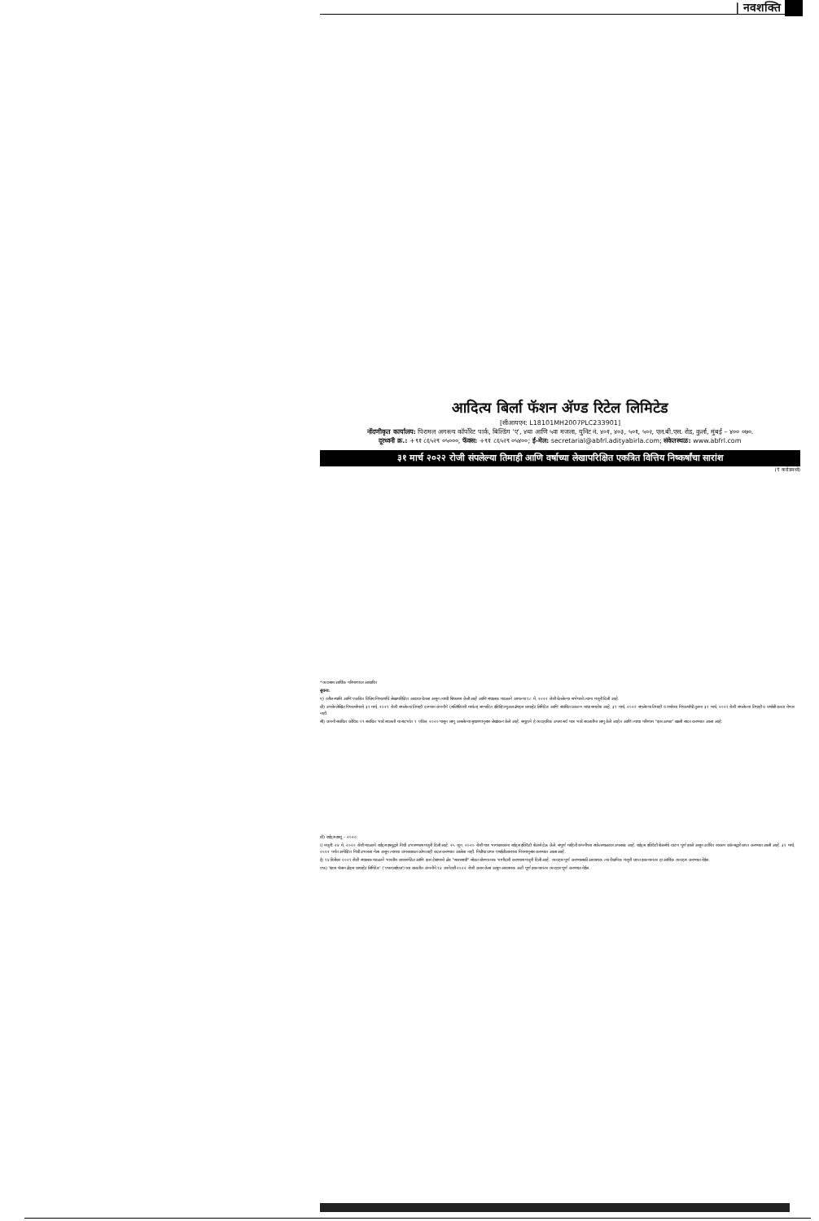| नवशक्ति
आदित्य बिर्ला फॅशन ॲण्ड रिटेल लिमिटेड
[सीआयएन: L18101MH2007PLC233901]
नोंदणीकृत कार्यालय: पिरामल अगस्त्य कॉर्पोरेट पार्क, बिल्डिंग 'ए', ४था आणि ५वा मजला, युनिट नं. ४०१, ४०३, ५०१, ५०२, एल.बी.एस. रोड, कुर्ला, मुंबई – ४०० ०७०.
दूरध्वनी क्र.: +९१ ८६५२९ ०५०००, फॅक्स: +९१ ८६५२९ ०५४००; ई-मेल: secretarial@abfrl.adityabirla.com; संकेतस्थळ: www.abfrl.com
३१ मार्च २०२२ रोजी संपलेल्या तिमाही आणि वर्षाच्या लेखापरिक्षित एकत्रित वित्तिय निष्कर्षांचा सारांश
(₹ करोडमध्ये)
*व्यवसाय आर्थिक परिमाणांवर आधारित
सूचना:
ए) वरील स्थायि आणि एकत्रित वित्तिय निष्कर्षांचे लेखापरिक्षित आढावा घेतला असून त्यांची शिफारस केली आहे आणि संचालक मंडळाने आपल्या १८ मे, २०२२ रोजी घेतलेल्या सभेमध्ये त्यांना मंजुरी दिली आहे.
बी) उपरोल्लेखित निष्कर्षांमध्ये ३१ मार्च, २०२१ रोजी संपलेल्या तिमाही दरम्यान कंपनीने (सब्सिडियरी मार्फत) सम्पादित इंडिव्हिज्युअल ब्रॅण्ड्स प्रायव्हेट लिमिटेड आणि संबंधित प्रकल्प यांचा समावेश आहे. ३१ मार्च, २०२२ संपलेल्या तिमाही व वर्षाच्या निष्कर्षांची तुलना ३१ मार्च, २०२१ रोजी संपलेल्या तिमाही व वर्षाशी करता येणार नाही.
सी) कंपनी संबंधित कोविड-१९ संबंधित भाडे सवलती या संदर्भात १ एप्रिल, २०२० पासून लागू असलेल्या सुधारणांनुसार लेखांकन केले आहे. समूहाने हे व्यवहारिक उपाय सर्व पात्र भाडे सवलतींना लागू केले आहेत आणि त्यांचा परिणाम "इतर उत्पन्न" खाली सादर करण्यात आला आहे.
डी) राईट्स इश्यू – २०२०:
i) मंजुरी: २४ मे, २०२० रोजी मंडळाने राईट्स इश्युद्वारे निधी उभारण्यास मंजुरी दिली आहे. २५ जून, २०२० रोजी पात्र भागधारकांना राईट्स इक्विटी शेअर्स देऊ केले. संपूर्ण माहिती कंपनीच्या संकेतस्थळावर उपलब्ध आहे. राईट्स इक्विटी शेअर्सचे वाटप पूर्ण झाले असून उर्वरित रक्कम कॉल्सद्वारे प्राप्त करण्यात आली आहे. ३१ मार्च, २०२२ पर्यंत अपेक्षित निधी उभारला गेला असून त्याच्या वापराबाबत कोणताही बदल करण्यात आलेला नाही. निधीचा वापर एसईबीआयच्या नियमांनुसार करण्यात आला आहे.
ई) १४ डिसेंबर २०२१ रोजी संचालक मंडळाने भारतीय बाजारपेठेत आणि इतर देशांमध्ये ब्रँड "सब्यसाची" सोबत धोरणात्मक भागीदारी करण्यास मंजुरी दिली आहे. व्यवहार पूर्ण करण्यासाठी आवश्यक त्या वैधानिक मंजुरी प्राप्त झाल्यानंतर हा आर्थिक व्यवहार करण्यात येईल.
एफ) 'इंडस फॅशन ब्रँड्स प्रायव्हेट लिमिटेड' ('एफएलईएल') च्या बाबतीत कंपनीने १४ जानेवारी २०२२ रोजी करार केला असून आवश्यक अटी पूर्ण झाल्यानंतर व्यवहार पूर्ण करण्यात येईल.